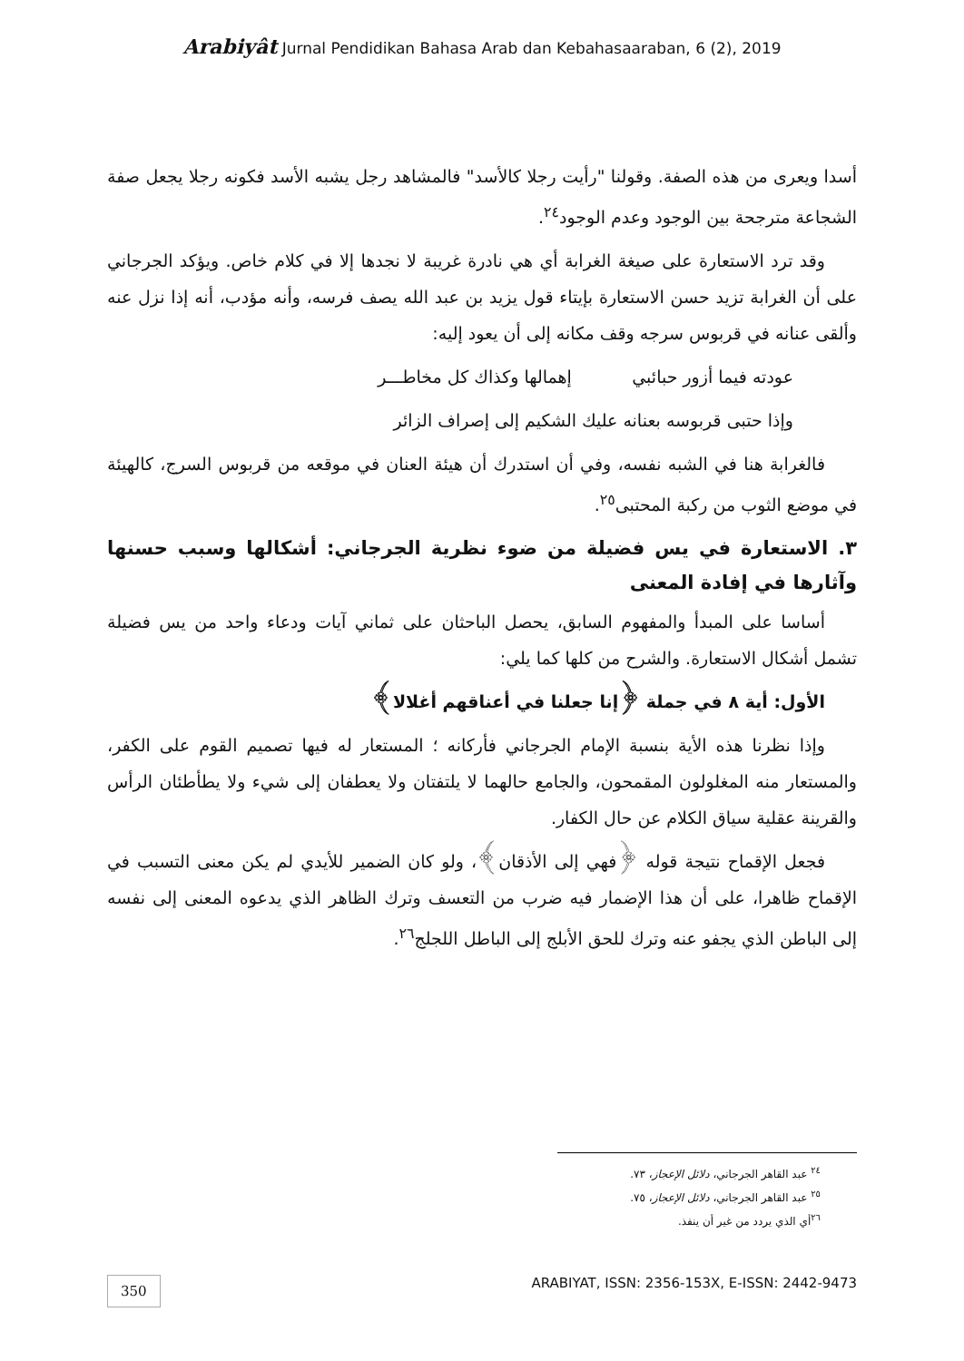Arabiyât Jurnal Pendidikan Bahasa Arab dan Kebahasaaraban, 6 (2), 2019
أسدا ويعرى من هذه الصفة. وقولنا "رأيت رجلا كالأسد" فالمشاهد رجل يشبه الأسد فكونه رجلا يجعل صفة الشجاعة مترجحة بين الوجود وعدم الوجود<sup>٢٤</sup>.
وقد ترد الاستعارة على صيغة الغرابة أي هي نادرة غريبة لا نجدها إلا في كلام خاص. ويؤكد الجرجاني على أن الغرابة تزيد حسن الاستعارة بإيتاء قول يزيد بن عبد الله يصف فرسه، وأنه مؤدب، أنه إذا نزل عنه وألقى عنانه في قربوس سرجه وقف مكانه إلى أن يعود إليه:
عودته فيما أزور حبائبي إهمالها وكذاك كل مخاطـــر
وإذا حتبى قربوسه بعنانه عليك الشكيم إلى إصراف الزائر
فالغرابة هنا في الشبه نفسه، وفي أن استدرك أن هيئة العنان في موقعه من قربوس السرج، كالهيئة في موضع الثوب من ركبة المحتبى<sup>٢٥</sup>.
٣. الاستعارة في يس فضيلة من ضوء نظرية الجرجاني: أشكالها وسبب حسنها وآثارها في إفادة المعنى
أساسا على المبدأ والمفهوم السابق، يحصل الباحثان على ثماني آيات ودعاء واحد من يس فضيلة تشمل أشكال الاستعارة. والشرح من كلها كما يلي:
الأول: أية ٨ في جملة ﴿إنا جعلنا في أعناقهم أغلالا﴾
وإذا نظرنا هذه الأية بنسبة الإمام الجرجاني فأركانه ؛ المستعار له فيها تصميم القوم على الكفر، والمستعار منه المغلولون المقمحون، والجامع حالهما لا يلتفتان ولا يعطفان إلى شيء ولا يطأطئان الرأس والقرينة عقلية سياق الكلام عن حال الكفار.
فجعل الإقماح نتيجة قوله ﴿فهي إلى الأذقان﴾، ولو كان الضمير للأيدي لم يكن معنى التسبب في الإقماح ظاهرا، على أن هذا الإضمار فيه ضرب من التعسف وترك الظاهر الذي يدعوه المعنى إلى نفسه إلى الباطن الذي يجفو عنه وترك للحق الأبلج إلى الباطل اللجلج<sup>٢٦</sup>.
<sup>٢٤</sup> عبد القاهر الجرجاني، دلائل الإعجاز، ٧٣.
<sup>٢٥</sup> عبد القاهر الجرجاني، دلائل الإعجاز، ٧٥.
<sup>٢٦</sup> أي الذي يردد من غير أن ينفذ.
350 ARABIYAT, ISSN: 2356-153X, E-ISSN: 2442-9473